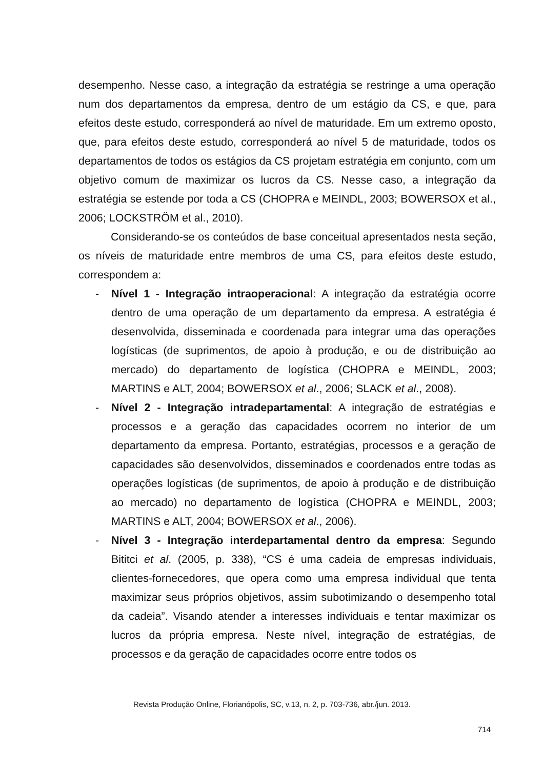desempenho. Nesse caso, a integração da estratégia se restringe a uma operação num dos departamentos da empresa, dentro de um estágio da CS, e que, para efeitos deste estudo, corresponderá ao nível de maturidade. Em um extremo oposto, que, para efeitos deste estudo, corresponderá ao nível 5 de maturidade, todos os departamentos de todos os estágios da CS projetam estratégia em conjunto, com um objetivo comum de maximizar os lucros da CS. Nesse caso, a integração da estratégia se estende por toda a CS (CHOPRA e MEINDL, 2003; BOWERSOX et al., 2006; LOCKSTRÖM et al., 2010).
Considerando-se os conteúdos de base conceitual apresentados nesta seção, os níveis de maturidade entre membros de uma CS, para efeitos deste estudo, correspondem a:
- Nível 1 - Integração intraoperacional: A integração da estratégia ocorre dentro de uma operação de um departamento da empresa. A estratégia é desenvolvida, disseminada e coordenada para integrar uma das operações logísticas (de suprimentos, de apoio à produção, e ou de distribuição ao mercado) do departamento de logística (CHOPRA e MEINDL, 2003; MARTINS e ALT, 2004; BOWERSOX et al., 2006; SLACK et al., 2008).
- Nível 2 - Integração intradepartamental: A integração de estratégias e processos e a geração das capacidades ocorrem no interior de um departamento da empresa. Portanto, estratégias, processos e a geração de capacidades são desenvolvidos, disseminados e coordenados entre todas as operações logísticas (de suprimentos, de apoio à produção e de distribuição ao mercado) no departamento de logística (CHOPRA e MEINDL, 2003; MARTINS e ALT, 2004; BOWERSOX et al., 2006).
- Nível 3 - Integração interdepartamental dentro da empresa: Segundo Bititci et al. (2005, p. 338), “CS é uma cadeia de empresas individuais, clientes-fornecedores, que opera como uma empresa individual que tenta maximizar seus próprios objetivos, assim subotimizando o desempenho total da cadeia”. Visando atender a interesses individuais e tentar maximizar os lucros da própria empresa. Neste nível, integração de estratégias, de processos e da geração de capacidades ocorre entre todos os
Revista Produção Online, Florianópolis, SC, v.13, n. 2, p. 703-736, abr./jun. 2013.
714